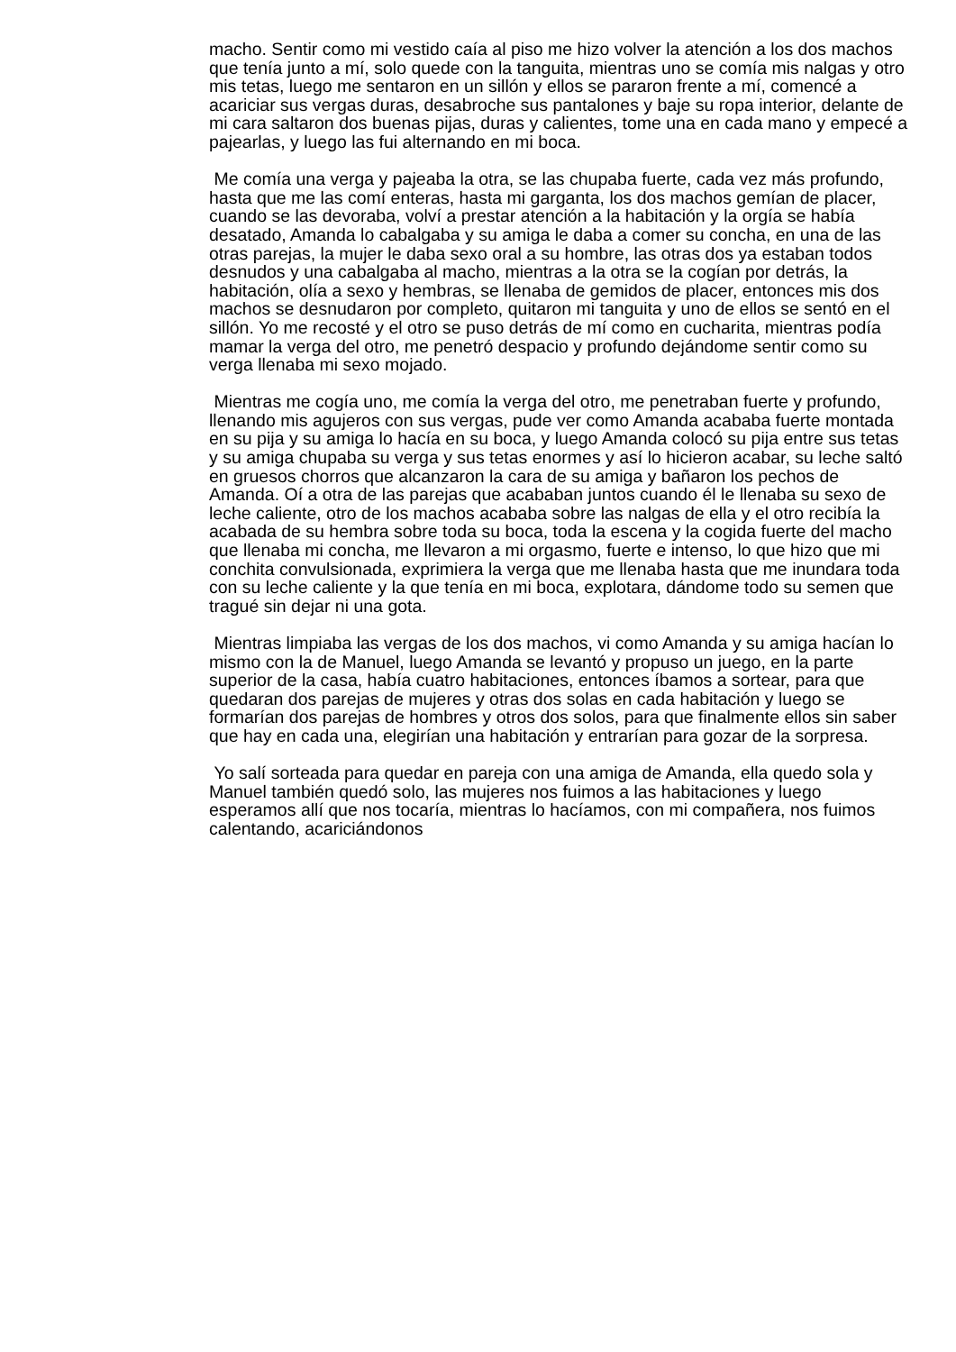macho. Sentir como mi vestido caía al piso me hizo volver la atención a los dos machos que tenía junto a mí, solo quede con la tanguita, mientras uno se comía mis nalgas y otro mis tetas, luego me sentaron en un sillón y ellos se pararon frente a mí, comencé a acariciar sus vergas duras, desabroche sus pantalones y baje su ropa interior, delante de mi cara saltaron dos buenas pijas, duras y calientes, tome una en cada mano y empecé a pajearlas, y luego las fui alternando en mi boca.
Me comía una verga y pajeaba la otra, se las chupaba fuerte, cada vez más profundo, hasta que me las comí enteras, hasta mi garganta, los dos machos gemían de placer, cuando se las devoraba, volví a prestar atención a la habitación y la orgía se había desatado, Amanda lo cabalgaba y su amiga le daba a comer su concha, en una de las otras parejas, la mujer le daba sexo oral a su hombre, las otras dos ya estaban todos desnudos y una cabalgaba al macho, mientras a la otra se la cogían por detrás, la habitación, olía a sexo y hembras, se llenaba de gemidos de placer, entonces mis dos machos se desnudaron por completo, quitaron mi tanguita y uno de ellos se sentó en el sillón. Yo me recosté y el otro se puso detrás de mí como en cucharita, mientras podía mamar la verga del otro, me penetró despacio y profundo dejándome sentir como su verga llenaba mi sexo mojado.
Mientras me cogía uno, me comía la verga del otro, me penetraban fuerte y profundo, llenando mis agujeros con sus vergas, pude ver como Amanda acababa fuerte montada en su pija y su amiga lo hacía en su boca, y luego Amanda colocó su pija entre sus tetas y su amiga chupaba su verga y sus tetas enormes y así lo hicieron acabar, su leche saltó en gruesos chorros que alcanzaron la cara de su amiga y bañaron los pechos de Amanda. Oí a otra de las parejas que acababan juntos cuando él le llenaba su sexo de leche caliente, otro de los machos acababa sobre las nalgas de ella y el otro recibía la acabada de su hembra sobre toda su boca, toda la escena y la cogida fuerte del macho que llenaba mi concha, me llevaron a mi orgasmo, fuerte e intenso, lo que hizo que mi conchita convulsionada, exprimiera la verga que me llenaba hasta que me inundara toda con su leche caliente y la que tenía en mi boca, explotara, dándome todo su semen que tragué sin dejar ni una gota.
Mientras limpiaba las vergas de los dos machos, vi como Amanda y su amiga hacían lo mismo con la de Manuel, luego Amanda se levantó y propuso un juego, en la parte superior de la casa, había cuatro habitaciones, entonces íbamos a sortear, para que quedaran dos parejas de mujeres y otras dos solas en cada habitación y luego se formarían dos parejas de hombres y otros dos solos, para que finalmente ellos sin saber que hay en cada una, elegirían una habitación y entrarían para gozar de la sorpresa.
Yo salí sorteada para quedar en pareja con una amiga de Amanda, ella quedo sola y Manuel también quedó solo, las mujeres nos fuimos a las habitaciones y luego esperamos allí que nos tocaría, mientras lo hacíamos, con mi compañera, nos fuimos calentando, acariciándonos